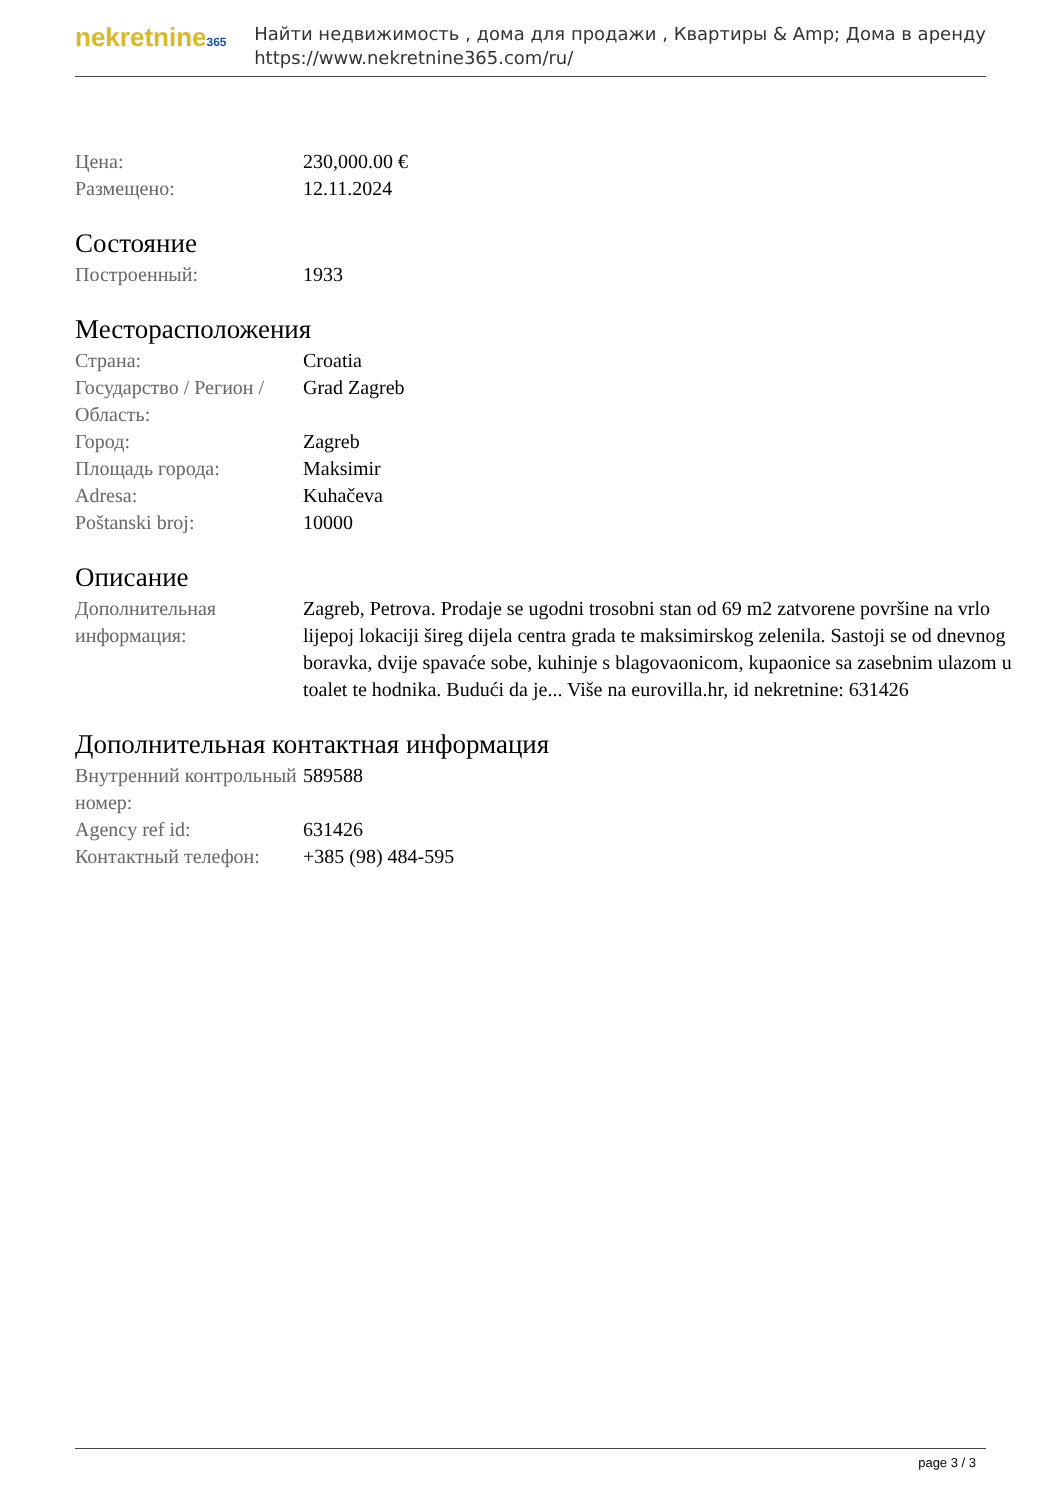nekretnine365
Найти недвижимость , дома для продажи , Квартиры & Amp; Дома в аренду
https://www.nekretnine365.com/ru/
| Цена: | 230,000.00 € |
| Размещено: | 12.11.2024 |
Состояние
| Построенный: | 1933 |
Месторасположения
| Страна: | Croatia |
| Государство / Регион / Область: | Grad Zagreb |
| Город: | Zagreb |
| Площадь города: | Maksimir |
| Adresa: | Kuhačeva |
| Poštanski broj: | 10000 |
Описание
| Дополнительная информация: | Zagreb, Petrova. Prodaje se ugodni trosobni stan od 69 m2 zatvorene površine na vrlo lijepoj lokaciji šireg dijela centra grada te maksimirskog zelenila. Sastoji se od dnevnog boravka, dvije spavaće sobe, kuhinje s blagovaonicom, kupaonice sa zasebnim ulazom u toalet te hodnika. Budući da je... Više na eurovilla.hr, id nekretnine: 631426 |
Дополнительная контактная информация
| Внутренний контрольный номер: | 589588 |
| Agency ref id: | 631426 |
| Контактный телефон: | +385 (98) 484-595 |
page 3 / 3